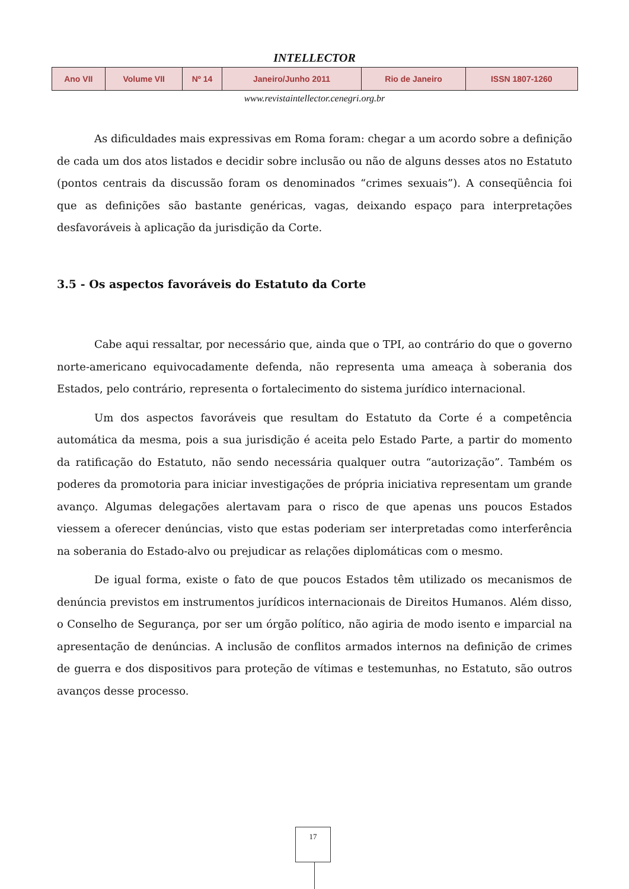INTELLECTOR
| Ano VII | Volume VII | Nº 14 | Janeiro/Junho 2011 | Rio de Janeiro | ISSN 1807-1260 |
www.revistaintellector.cenegri.org.br
As dificuldades mais expressivas em Roma foram: chegar a um acordo sobre a definição de cada um dos atos listados e decidir sobre inclusão ou não de alguns desses atos no Estatuto (pontos centrais da discussão foram os denominados “crimes sexuais”). A conseqüência foi que as definições são bastante genéricas, vagas, deixando espaço para interpretações desfavoráveis à aplicação da jurisdição da Corte.
3.5 - Os aspectos favoráveis do Estatuto da Corte
Cabe aqui ressaltar, por necessário que, ainda que o TPI, ao contrário do que o governo norte-americano equivocadamente defenda, não representa uma ameaça à soberania dos Estados, pelo contrário, representa o fortalecimento do sistema jurídico internacional.
Um dos aspectos favoráveis que resultam do Estatuto da Corte é a competência automática da mesma, pois a sua jurisdição é aceita pelo Estado Parte, a partir do momento da ratificação do Estatuto, não sendo necessária qualquer outra “autorização”. Também os poderes da promotoria para iniciar investigações de própria iniciativa representam um grande avanço. Algumas delegações alertavam para o risco de que apenas uns poucos Estados viessem a oferecer denúncias, visto que estas poderiam ser interpretadas como interferência na soberania do Estado-alvo ou prejudicar as relações diplomáticas com o mesmo.
De igual forma, existe o fato de que poucos Estados têm utilizado os mecanismos de denúncia previstos em instrumentos jurídicos internacionais de Direitos Humanos. Além disso, o Conselho de Segurança, por ser um órgão político, não agiria de modo isento e imparcial na apresentação de denúncias. A inclusão de conflitos armados internos na definição de crimes de guerra e dos dispositivos para proteção de vítimas e testemunhas, no Estatuto, são outros avanços desse processo.
17